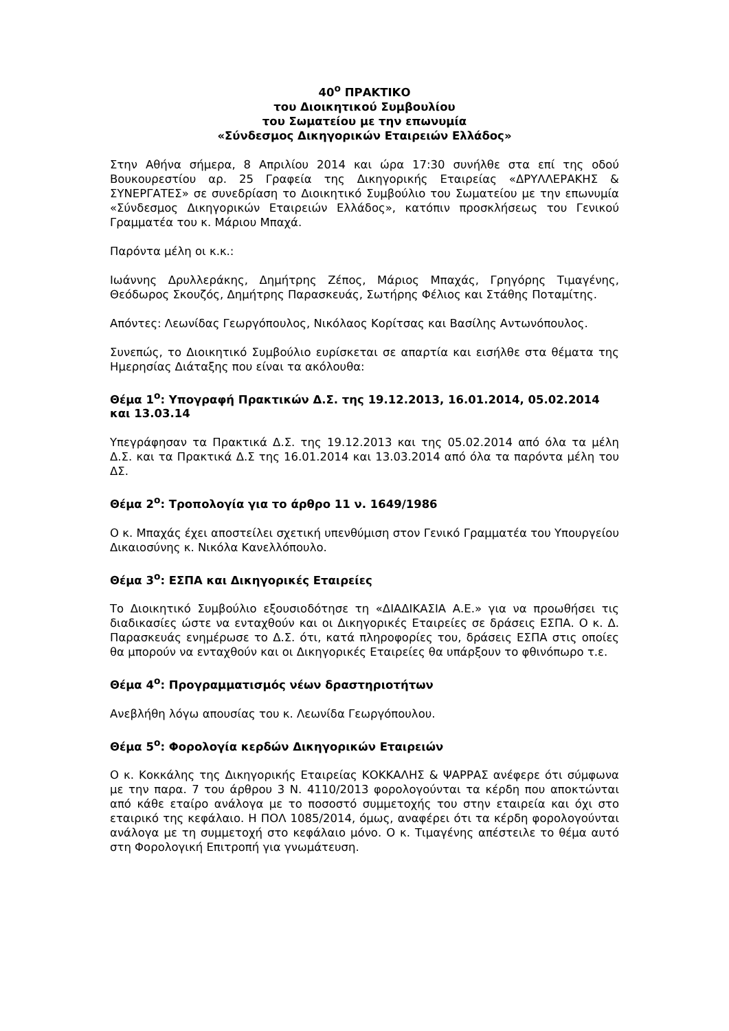40<sup>ο</sup> ΠΡΑΚΤΙΚΟ
του Διοικητικού Συμβουλίου
του Σωματείου με την επωνυμία
«Σύνδεσμος Δικηγορικών Εταιρειών Ελλάδος»
Στην Αθήνα σήμερα, 8 Απριλίου 2014 και ώρα 17:30 συνήλθε στα επί της οδού Βουκουρεστίου αρ. 25 Γραφεία της Δικηγορικής Εταιρείας «ΔΡΥΛΛΕΡΑΚΗΣ & ΣΥΝΕΡΓΑΤΕΣ» σε συνεδρίαση το Διοικητικό Συμβούλιο του Σωματείου με την επωνυμία «Σύνδεσμος Δικηγορικών Εταιρειών Ελλάδος», κατόπιν προσκλήσεως του Γενικού Γραμματέα του κ. Μάριου Μπαχά.
Παρόντα μέλη οι κ.κ.:
Ιωάννης Δρυλλεράκης, Δημήτρης Ζέπος, Μάριος Μπαχάς, Γρηγόρης Τιμαγένης, Θεόδωρος Σκουζός, Δημήτρης Παρασκευάς, Σωτήρης Φέλιος και Στάθης Ποταμίτης.
Απόντες: Λεωνίδας Γεωργόπουλος, Νικόλαος Κορίτσας και Βασίλης Αντωνόπουλος.
Συνεπώς, το Διοικητικό Συμβούλιο ευρίσκεται σε απαρτία και εισήλθε στα θέματα της Ημερησίας Διάταξης που είναι τα ακόλουθα:
Θέμα 1<sup>ο</sup>: Υπογραφή Πρακτικών Δ.Σ. της 19.12.2013, 16.01.2014, 05.02.2014 και 13.03.14
Υπεγράφησαν τα Πρακτικά Δ.Σ. της 19.12.2013 και της 05.02.2014 από όλα τα μέλη Δ.Σ. και τα Πρακτικά Δ.Σ της 16.01.2014 και 13.03.2014 από όλα τα παρόντα μέλη του ΔΣ.
Θέμα 2<sup>ο</sup>: Τροπολογία για το άρθρο 11 ν. 1649/1986
Ο κ. Μπαχάς έχει αποστείλει σχετική υπενθύμιση στον Γενικό Γραμματέα του Υπουργείου Δικαιοσύνης κ. Νικόλα Κανελλόπουλο.
Θέμα 3<sup>ο</sup>: ΕΣΠΑ και Δικηγορικές Εταιρείες
Το Διοικητικό Συμβούλιο εξουσιοδότησε τη «ΔΙΑΔΙΚΑΣΙΑ Α.Ε.» για να προωθήσει τις διαδικασίες ώστε να ενταχθούν και οι Δικηγορικές Εταιρείες σε δράσεις ΕΣΠΑ. Ο κ. Δ. Παρασκευάς ενημέρωσε το Δ.Σ. ότι, κατά πληροφορίες του, δράσεις ΕΣΠΑ στις οποίες θα μπορούν να ενταχθούν και οι Δικηγορικές Εταιρείες θα υπάρξουν το φθινόπωρο τ.ε.
Θέμα 4<sup>ο</sup>: Προγραμματισμός νέων δραστηριοτήτων
Ανεβλήθη λόγω απουσίας του κ. Λεωνίδα Γεωργόπουλου.
Θέμα 5<sup>ο</sup>: Φορολογία κερδών Δικηγορικών Εταιρειών
Ο κ. Κοκκάλης της Δικηγορικής Εταιρείας ΚΟΚΚΑΛΗΣ & ΨΑΡΡΑΣ ανέφερε ότι σύμφωνα με την παρα. 7 του άρθρου 3 Ν. 4110/2013 φορολογούνται τα κέρδη που αποκτώνται από κάθε εταίρο ανάλογα με το ποσοστό συμμετοχής του στην εταιρεία και όχι στο εταιρικό της κεφάλαιο. Η ΠΟΛ 1085/2014, όμως, αναφέρει ότι τα κέρδη φορολογούνται ανάλογα με τη συμμετοχή στο κεφάλαιο μόνο. Ο κ. Τιμαγένης απέστειλε το θέμα αυτό στη Φορολογική Επιτροπή για γνωμάτευση.